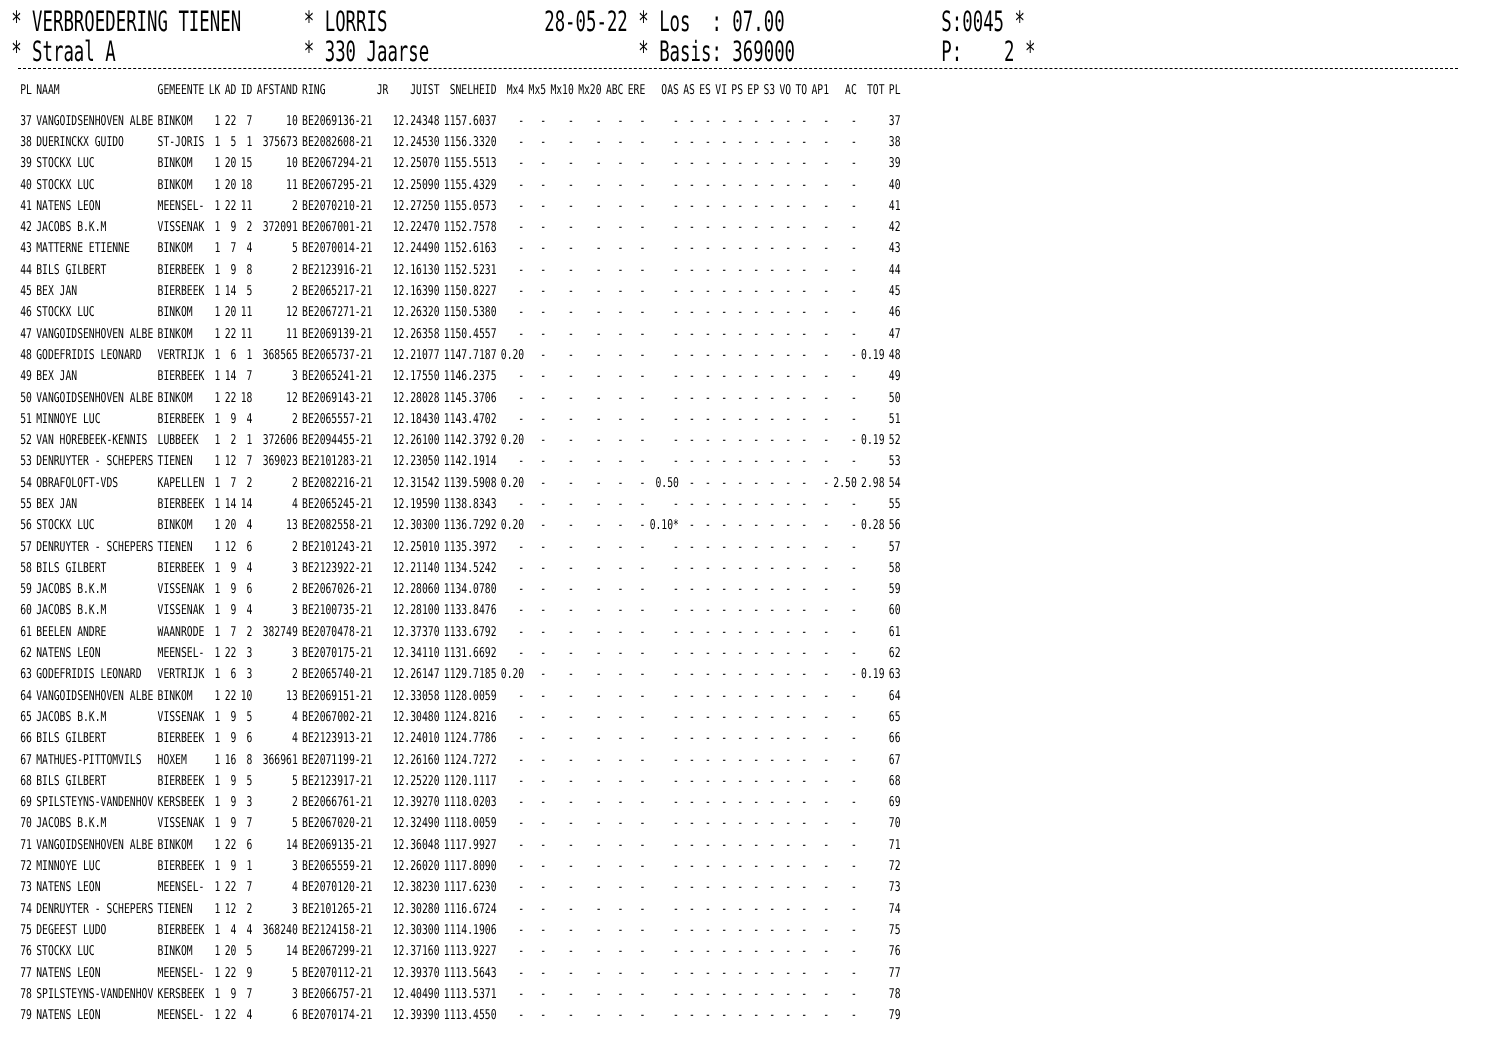* VERBROEDERING TIENEN * LORRIS 28-05-22 * Los : 07.00 S:0045 *
* Straal A * 330 Jaarse * Basis: 369000 P: 2 *
| PL | NAAM | GEMEENTE | LK | AD | ID | AFSTAND | RING | JR | JUIST | SNELHEID | Mx4 | Mx5 | Mx10 | Mx20 | ABC | ERE | OAS | AS | ES | VI | PS | EP | S3 | VO | TO | AP1 | AC | TOT | PL |
| --- | --- | --- | --- | --- | --- | --- | --- | --- | --- | --- | --- | --- | --- | --- | --- | --- | --- | --- | --- | --- | --- | --- | --- | --- | --- | --- | --- | --- | --- |
| 37 | VANGOIDSENHOVEN ALBE | BINKOM | 1 | 22 | 7 | 10 | BE2069136-21 | | 12.24348 | 1157.6037 | - | - | - | - | - | - | - | - | - | - | - | - | - | - | - | - | - | | 37 |
| 38 | DUERINCKX GUIDO | ST-JORIS | 1 | 5 | 1 | 375673 | BE2082608-21 | | 12.24530 | 1156.3320 | - | - | - | - | - | - | - | - | - | - | - | - | - | - | - | - | - | | 38 |
| 39 | STOCKX LUC | BINKOM | 1 | 20 | 15 | 10 | BE2067294-21 | | 12.25070 | 1155.5513 | - | - | - | - | - | - | - | - | - | - | - | - | - | - | - | - | - | | 39 |
| 40 | STOCKX LUC | BINKOM | 1 | 20 | 18 | 11 | BE2067295-21 | | 12.25090 | 1155.4329 | - | - | - | - | - | - | - | - | - | - | - | - | - | - | - | - | - | | 40 |
| 41 | NATENS LEON | MEENSEL- | 1 | 22 | 11 | 2 | BE2070210-21 | | 12.27250 | 1155.0573 | - | - | - | - | - | - | - | - | - | - | - | - | - | - | - | - | - | | 41 |
| 42 | JACOBS B.K.M | VISSENAK | 1 | 9 | 2 | 372091 | BE2067001-21 | | 12.22470 | 1152.7578 | - | - | - | - | - | - | - | - | - | - | - | - | - | - | - | - | - | | 42 |
| 43 | MATTERNE ETIENNE | BINKOM | 1 | 7 | 4 | 5 | BE2070014-21 | | 12.24490 | 1152.6163 | - | - | - | - | - | - | - | - | - | - | - | - | - | - | - | - | - | | 43 |
| 44 | BILS GILBERT | BIERBEEK | 1 | 9 | 8 | 2 | BE2123916-21 | | 12.16130 | 1152.5231 | - | - | - | - | - | - | - | - | - | - | - | - | - | - | - | - | - | | 44 |
| 45 | BEX JAN | BIERBEEK | 1 | 14 | 5 | 2 | BE2065217-21 | | 12.16390 | 1150.8227 | - | - | - | - | - | - | - | - | - | - | - | - | - | - | - | - | - | | 45 |
| 46 | STOCKX LUC | BINKOM | 1 | 20 | 11 | 12 | BE2067271-21 | | 12.26320 | 1150.5380 | - | - | - | - | - | - | - | - | - | - | - | - | - | - | - | - | - | | 46 |
| 47 | VANGOIDSENHOVEN ALBE | BINKOM | 1 | 22 | 11 | 11 | BE2069139-21 | | 12.26358 | 1150.4557 | - | - | - | - | - | - | - | - | - | - | - | - | - | - | - | - | - | | 47 |
| 48 | GODEFRIDIS LEONARD | VERTRIJK | 1 | 6 | 1 | 368565 | BE2065737-21 | | 12.21077 | 1147.7187 | 0.20 | - | - | - | - | - | - | - | - | - | - | - | - | - | - | - | - | 0.19 | 48 |
| 49 | BEX JAN | BIERBEEK | 1 | 14 | 7 | 3 | BE2065241-21 | | 12.17550 | 1146.2375 | - | - | - | - | - | - | - | - | - | - | - | - | - | - | - | - | - | | 49 |
| 50 | VANGOIDSENHOVEN ALBE | BINKOM | 1 | 22 | 18 | 12 | BE2069143-21 | | 12.28028 | 1145.3706 | - | - | - | - | - | - | - | - | - | - | - | - | - | - | - | - | - | | 50 |
| 51 | MINNOYE LUC | BIERBEEK | 1 | 9 | 4 | 2 | BE2065557-21 | | 12.18430 | 1143.4702 | - | - | - | - | - | - | - | - | - | - | - | - | - | - | - | - | - | | 51 |
| 52 | VAN HOREBEEK-KENNIS | LUBBEEK | 1 | 2 | 1 | 372606 | BE2094455-21 | | 12.26100 | 1142.3792 | 0.20 | - | - | - | - | - | - | - | - | - | - | - | - | - | - | - | - | 0.19 | 52 |
| 53 | DENRUYTER - SCHEPERS | TIENEN | 1 | 12 | 7 | 369023 | BE2101283-21 | | 12.23050 | 1142.1914 | - | - | - | - | - | - | - | - | - | - | - | - | - | - | - | - | - | | 53 |
| 54 | OBRAFOLOFT-VDS | KAPELLEN | 1 | 7 | 2 | 2 | BE2082216-21 | | 12.31542 | 1139.5908 | 0.20 | - | - | - | - | - | 0.50 | - | - | - | - | - | - | - | - | - | 2.50 | 2.98 | 54 |
| 55 | BEX JAN | BIERBEEK | 1 | 14 | 14 | 4 | BE2065245-21 | | 12.19590 | 1138.8343 | - | - | - | - | - | - | - | - | - | - | - | - | - | - | - | - | - | | 55 |
| 56 | STOCKX LUC | BINKOM | 1 | 20 | 4 | 13 | BE2082558-21 | | 12.30300 | 1136.7292 | 0.20 | - | - | - | - | - | 0.10* | - | - | - | - | - | - | - | - | - | - | 0.28 | 56 |
| 57 | DENRUYTER - SCHEPERS | TIENEN | 1 | 12 | 6 | 2 | BE2101243-21 | | 12.25010 | 1135.3972 | - | - | - | - | - | - | - | - | - | - | - | - | - | - | - | - | - | | 57 |
| 58 | BILS GILBERT | BIERBEEK | 1 | 9 | 4 | 3 | BE2123922-21 | | 12.21140 | 1134.5242 | - | - | - | - | - | - | - | - | - | - | - | - | - | - | - | - | - | | 58 |
| 59 | JACOBS B.K.M | VISSENAK | 1 | 9 | 6 | 2 | BE2067026-21 | | 12.28060 | 1134.0780 | - | - | - | - | - | - | - | - | - | - | - | - | - | - | - | - | - | | 59 |
| 60 | JACOBS B.K.M | VISSENAK | 1 | 9 | 4 | 3 | BE2100735-21 | | 12.28100 | 1133.8476 | - | - | - | - | - | - | - | - | - | - | - | - | - | - | - | - | - | | 60 |
| 61 | BEELEN ANDRE | WAANRODE | 1 | 7 | 2 | 382749 | BE2070478-21 | | 12.37370 | 1133.6792 | - | - | - | - | - | - | - | - | - | - | - | - | - | - | - | - | - | | 61 |
| 62 | NATENS LEON | MEENSEL- | 1 | 22 | 3 | 3 | BE2070175-21 | | 12.34110 | 1131.6692 | - | - | - | - | - | - | - | - | - | - | - | - | - | - | - | - | - | | 62 |
| 63 | GODEFRIDIS LEONARD | VERTRIJK | 1 | 6 | 3 | 2 | BE2065740-21 | | 12.26147 | 1129.7185 | 0.20 | - | - | - | - | - | - | - | - | - | - | - | - | - | - | - | - | 0.19 | 63 |
| 64 | VANGOIDSENHOVEN ALBE | BINKOM | 1 | 22 | 10 | 13 | BE2069151-21 | | 12.33058 | 1128.0059 | - | - | - | - | - | - | - | - | - | - | - | - | - | - | - | - | - | | 64 |
| 65 | JACOBS B.K.M | VISSENAK | 1 | 9 | 5 | 4 | BE2067002-21 | | 12.30480 | 1124.8216 | - | - | - | - | - | - | - | - | - | - | - | - | - | - | - | - | - | | 65 |
| 66 | BILS GILBERT | BIERBEEK | 1 | 9 | 6 | 4 | BE2123913-21 | | 12.24010 | 1124.7786 | - | - | - | - | - | - | - | - | - | - | - | - | - | - | - | - | - | | 66 |
| 67 | MATHUES-PITTOMVILS | HOXEM | 1 | 16 | 8 | 366961 | BE2071199-21 | | 12.26160 | 1124.7272 | - | - | - | - | - | - | - | - | - | - | - | - | - | - | - | - | - | | 67 |
| 68 | BILS GILBERT | BIERBEEK | 1 | 9 | 5 | 5 | BE2123917-21 | | 12.25220 | 1120.1117 | - | - | - | - | - | - | - | - | - | - | - | - | - | - | - | - | - | | 68 |
| 69 | SPILSTEYNS-VANDENHOV | KERSBEEK | 1 | 9 | 3 | 2 | BE2066761-21 | | 12.39270 | 1118.0203 | - | - | - | - | - | - | - | - | - | - | - | - | - | - | - | - | - | | 69 |
| 70 | JACOBS B.K.M | VISSENAK | 1 | 9 | 7 | 5 | BE2067020-21 | | 12.32490 | 1118.0059 | - | - | - | - | - | - | - | - | - | - | - | - | - | - | - | - | - | | 70 |
| 71 | VANGOIDSENHOVEN ALBE | BINKOM | 1 | 22 | 6 | 14 | BE2069135-21 | | 12.36048 | 1117.9927 | - | - | - | - | - | - | - | - | - | - | - | - | - | - | - | - | - | | 71 |
| 72 | MINNOYE LUC | BIERBEEK | 1 | 9 | 1 | 3 | BE2065559-21 | | 12.26020 | 1117.8090 | - | - | - | - | - | - | - | - | - | - | - | - | - | - | - | - | - | | 72 |
| 73 | NATENS LEON | MEENSEL- | 1 | 22 | 7 | 4 | BE2070120-21 | | 12.38230 | 1117.6230 | - | - | - | - | - | - | - | - | - | - | - | - | - | - | - | - | - | | 73 |
| 74 | DENRUYTER - SCHEPERS | TIENEN | 1 | 12 | 2 | 3 | BE2101265-21 | | 12.30280 | 1116.6724 | - | - | - | - | - | - | - | - | - | - | - | - | - | - | - | - | - | | 74 |
| 75 | DEGEEST LUDO | BIERBEEK | 1 | 4 | 4 | 368240 | BE2124158-21 | | 12.30300 | 1114.1906 | - | - | - | - | - | - | - | - | - | - | - | - | - | - | - | - | - | | 75 |
| 76 | STOCKX LUC | BINKOM | 1 | 20 | 5 | 14 | BE2067299-21 | | 12.37160 | 1113.9227 | - | - | - | - | - | - | - | - | - | - | - | - | - | - | - | - | - | | 76 |
| 77 | NATENS LEON | MEENSEL- | 1 | 22 | 9 | 5 | BE2070112-21 | | 12.39370 | 1113.5643 | - | - | - | - | - | - | - | - | - | - | - | - | - | - | - | - | - | | 77 |
| 78 | SPILSTEYNS-VANDENHOV | KERSBEEK | 1 | 9 | 7 | 3 | BE2066757-21 | | 12.40490 | 1113.5371 | - | - | - | - | - | - | - | - | - | - | - | - | - | - | - | - | - | | 78 |
| 79 | NATENS LEON | MEENSEL- | 1 | 22 | 4 | 6 | BE2070174-21 | | 12.39390 | 1113.4550 | - | - | - | - | - | - | - | - | - | - | - | - | - | - | - | - | - | | 79 |